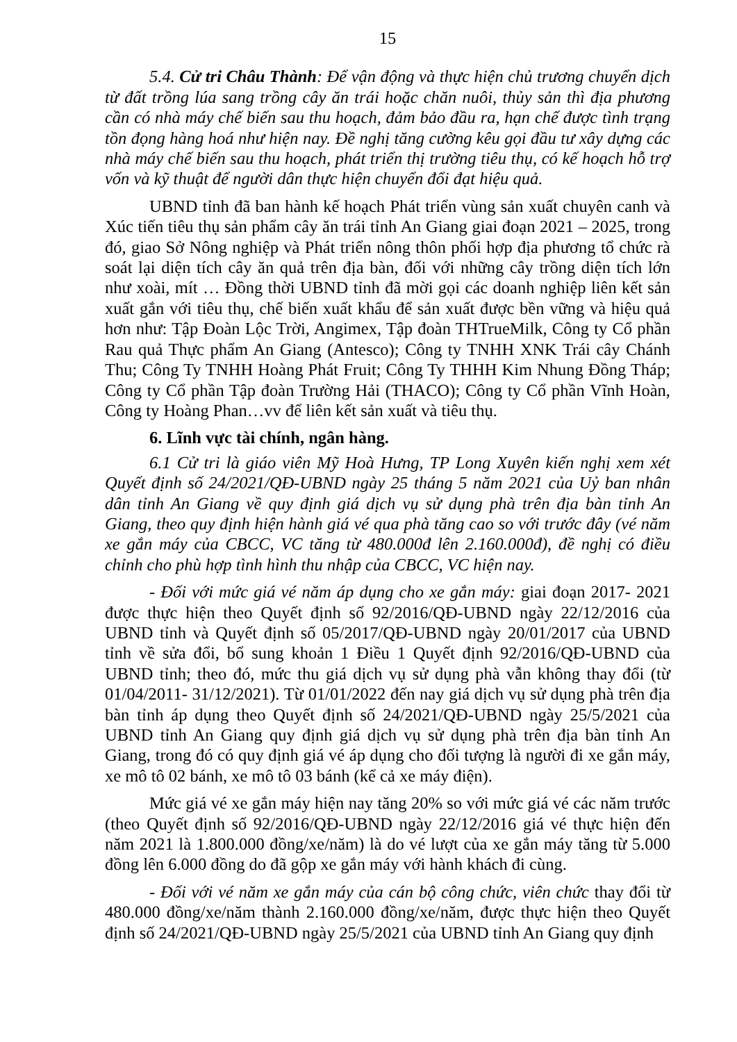15
5.4. Cử tri Châu Thành: Để vận động và thực hiện chủ trương chuyển dịch từ đất trồng lúa sang trồng cây ăn trái hoặc chăn nuôi, thủy sản thì địa phương cần có nhà máy chế biến sau thu hoạch, đảm bảo đầu ra, hạn chế được tình trạng tồn đọng hàng hoá như hiện nay. Đề nghị tăng cường kêu gọi đầu tư xây dựng các nhà máy chế biến sau thu hoạch, phát triển thị trường tiêu thụ, có kế hoạch hỗ trợ vốn và kỹ thuật để người dân thực hiện chuyển đổi đạt hiệu quả.
UBND tỉnh đã ban hành kế hoạch Phát triển vùng sản xuất chuyên canh và Xúc tiến tiêu thụ sản phẩm cây ăn trái tỉnh An Giang giai đoạn 2021 – 2025, trong đó, giao Sở Nông nghiệp và Phát triển nông thôn phối hợp địa phương tổ chức rà soát lại diện tích cây ăn quả trên địa bàn, đối với những cây trồng diện tích lớn như xoài, mít … Đồng thời UBND tỉnh đã mời gọi các doanh nghiệp liên kết sản xuất gắn với tiêu thụ, chế biến xuất khẩu để sản xuất được bền vững và hiệu quả hơn như: Tập Đoàn Lộc Trời, Angimex, Tập đoàn THTrueMilk, Công ty Cổ phần Rau quả Thực phẩm An Giang (Antesco); Công ty TNHH XNK Trái cây Chánh Thu; Công Ty TNHH Hoàng Phát Fruit; Công Ty THHH Kim Nhung Đồng Tháp; Công ty Cổ phần Tập đoàn Trường Hải (THACO); Công ty Cổ phần Vĩnh Hoàn, Công ty Hoàng Phan…vv để liên kết sản xuất và tiêu thụ.
6. Lĩnh vực tài chính, ngân hàng.
6.1 Cử tri là giáo viên Mỹ Hoà Hưng, TP Long Xuyên kiến nghị xem xét Quyết định số 24/2021/QĐ-UBND ngày 25 tháng 5 năm 2021 của Uỷ ban nhân dân tỉnh An Giang về quy định giá dịch vụ sử dụng phà trên địa bàn tỉnh An Giang, theo quy định hiện hành giá vé qua phà tăng cao so với trước đây (vé năm xe gắn máy của CBCC, VC tăng từ 480.000đ lên 2.160.000đ), đề nghị có điều chỉnh cho phù hợp tình hình thu nhập của CBCC, VC hiện nay.
- Đối với mức giá vé năm áp dụng cho xe gắn máy: giai đoạn 2017- 2021 được thực hiện theo Quyết định số 92/2016/QĐ-UBND ngày 22/12/2016 của UBND tỉnh và Quyết định số 05/2017/QĐ-UBND ngày 20/01/2017 của UBND tỉnh về sửa đổi, bổ sung khoản 1 Điều 1 Quyết định 92/2016/QĐ-UBND của UBND tỉnh; theo đó, mức thu giá dịch vụ sử dụng phà vẫn không thay đổi (từ 01/04/2011- 31/12/2021). Từ 01/01/2022 đến nay giá dịch vụ sử dụng phà trên địa bàn tỉnh áp dụng theo Quyết định số 24/2021/QĐ-UBND ngày 25/5/2021 của UBND tỉnh An Giang quy định giá dịch vụ sử dụng phà trên địa bàn tỉnh An Giang, trong đó có quy định giá vé áp dụng cho đối tượng là người đi xe gắn máy, xe mô tô 02 bánh, xe mô tô 03 bánh (kể cả xe máy điện).
Mức giá vé xe gắn máy hiện nay tăng 20% so với mức giá vé các năm trước (theo Quyết định số 92/2016/QĐ-UBND ngày 22/12/2016 giá vé thực hiện đến năm 2021 là 1.800.000 đồng/xe/năm) là do vé lượt của xe gắn máy tăng từ 5.000 đồng lên 6.000 đồng do đã gộp xe gắn máy với hành khách đi cùng.
- Đối với vé năm xe gắn máy của cán bộ công chức, viên chức thay đổi từ 480.000 đồng/xe/năm thành 2.160.000 đồng/xe/năm, được thực hiện theo Quyết định số 24/2021/QĐ-UBND ngày 25/5/2021 của UBND tỉnh An Giang quy định